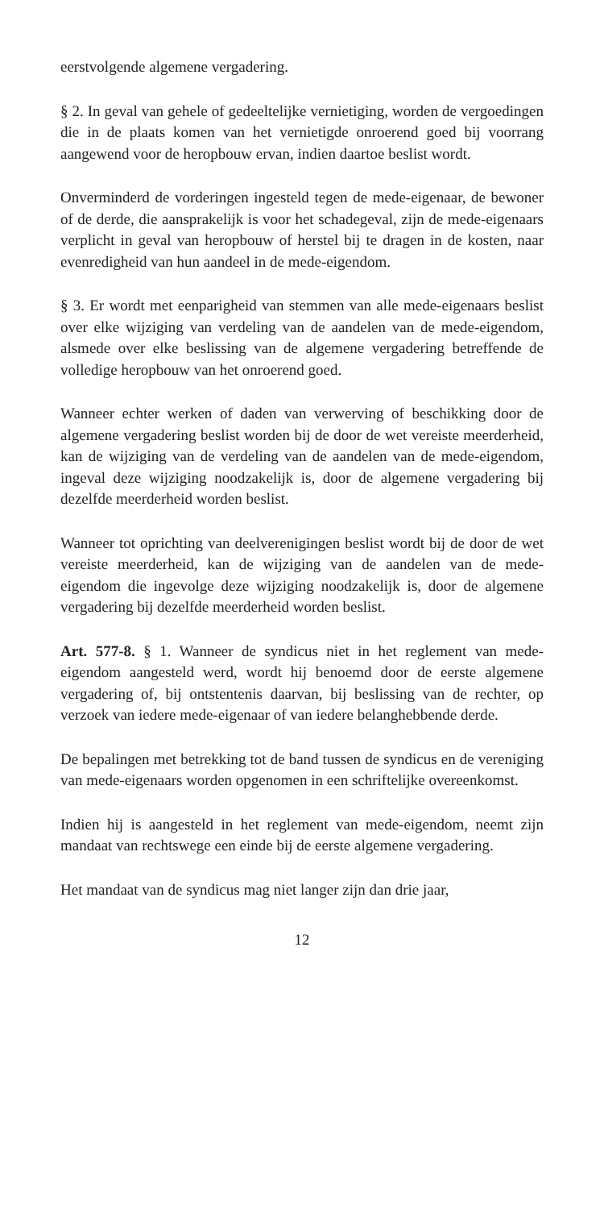eerstvolgende algemene vergadering.
§ 2. In geval van gehele of gedeeltelijke vernietiging, worden de vergoedingen die in de plaats komen van het vernietigde onroerend goed bij voorrang aangewend voor de heropbouw ervan, indien daartoe beslist wordt.
Onverminderd de vorderingen ingesteld tegen de mede-eigenaar, de bewoner of de derde, die aansprakelijk is voor het schadegeval, zijn de mede-eigenaars verplicht in geval van heropbouw of herstel bij te dragen in de kosten, naar evenredigheid van hun aandeel in de mede-eigendom.
§ 3. Er wordt met eenparigheid van stemmen van alle mede-eigenaars beslist over elke wijziging van verdeling van de aandelen van de mede-eigendom, alsmede over elke beslissing van de algemene vergadering betreffende de volledige heropbouw van het onroerend goed.
Wanneer echter werken of daden van verwerving of beschikking door de algemene vergadering beslist worden bij de door de wet vereiste meerderheid, kan de wijziging van de verdeling van de aandelen van de mede-eigendom, ingeval deze wijziging noodzakelijk is, door de algemene vergadering bij dezelfde meerderheid worden beslist.
Wanneer tot oprichting van deelverenigingen beslist wordt bij de door de wet vereiste meerderheid, kan de wijziging van de aandelen van de mede-eigendom die ingevolge deze wijziging noodzakelijk is, door de algemene vergadering bij dezelfde meerderheid worden beslist.
Art. 577-8. § 1. Wanneer de syndicus niet in het reglement van mede-eigendom aangesteld werd, wordt hij benoemd door de eerste algemene vergadering of, bij ontstentenis daarvan, bij beslissing van de rechter, op verzoek van iedere mede-eigenaar of van iedere belanghebbende derde.
De bepalingen met betrekking tot de band tussen de syndicus en de vereniging van mede-eigenaars worden opgenomen in een schriftelijke overeenkomst.
Indien hij is aangesteld in het reglement van mede-eigendom, neemt zijn mandaat van rechtswege een einde bij de eerste algemene vergadering.
Het mandaat van de syndicus mag niet langer zijn dan drie jaar,
12